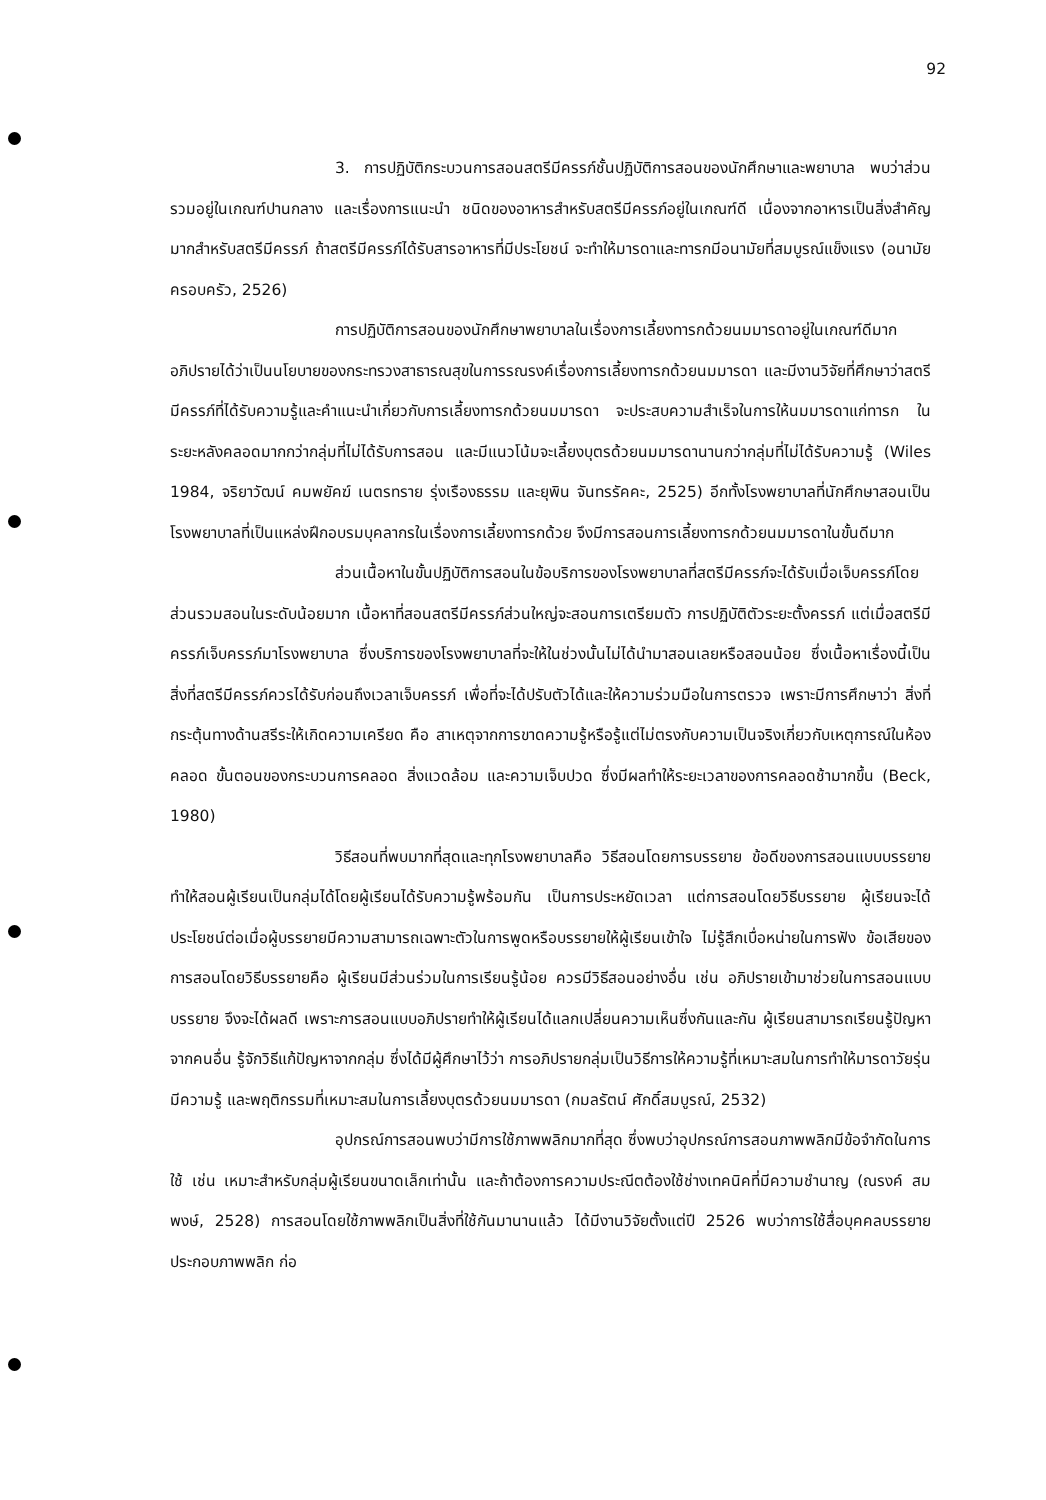92
3. การปฏิบัติกระบวนการสอนสตรีมีครรภ์ชั้นปฏิบัติการสอนของนักศึกษาและพยาบาล พบว่าส่วนรวมอยู่ในเกณฑ์ปานกลาง และเรื่องการแนะนำ ชนิดของอาหารสำหรับสตรีมีครรภ์อยู่ในเกณฑ์ดี เนื่องจากอาหารเป็นสิ่งสำคัญมากสำหรับสตรีมีครรภ์ ถ้าสตรีมีครรภ์ได้รับสารอาหารที่มีประโยชน์ จะทำให้มารดาและทารกมีอนามัยที่สมบูรณ์แข็งแรง (อนามัยครอบครัว, 2526)
การปฏิบัติการสอนของนักศึกษาพยาบาลในเรื่องการเลี้ยงทารกด้วยนมมารดาอยู่ในเกณฑ์ดีมาก อภิปรายได้ว่าเป็นนโยบายของกระทรวงสาธารณสุขในการรณรงค์เรื่องการเลี้ยงทารกด้วยนมมารดา และมีงานวิจัยที่ศึกษาว่าสตรีมีครรภ์ที่ได้รับความรู้และคำแนะนำเกี่ยวกับการเลี้ยงทารกด้วยนมมารดา จะประสบความสำเร็จในการให้นมมารดาแก่ทารก ในระยะหลังคลอดมากกว่ากลุ่มที่ไม่ได้รับการสอน และมีแนวโน้มจะเลี้ยงบุตรด้วยนมมารดานานกว่ากลุ่มที่ไม่ได้รับความรู้ (Wiles 1984, จริยาวัฒน์ คมพยัคฆ์ เนตรทราย รุ่งเรืองธรรม และยุพิน จันทรรัคคะ, 2525) อีกทั้งโรงพยาบาลที่นักศึกษาสอนเป็นโรงพยาบาลที่เป็นแหล่งฝึกอบรมบุคลากรในเรื่องการเลี้ยงทารกด้วย จึงมีการสอนการเลี้ยงทารกด้วยนมมารดาในขั้นดีมาก
ส่วนเนื้อหาในขั้นปฏิบัติการสอนในข้อบริการของโรงพยาบาลที่สตรีมีครรภ์จะได้รับเมื่อเจ็บครรภ์โดยส่วนรวมสอนในระดับน้อยมาก เนื้อหาที่สอนสตรีมีครรภ์ส่วนใหญ่จะสอนการเตรียมตัว การปฏิบัติตัวระยะตั้งครรภ์ แต่เมื่อสตรีมีครรภ์เจ็บครรภ์มาโรงพยาบาล ซึ่งบริการของโรงพยาบาลที่จะให้ในช่วงนั้นไม่ได้นำมาสอนเลยหรือสอนน้อย ซึ่งเนื้อหาเรื่องนี้เป็นสิ่งที่สตรีมีครรภ์ควรได้รับก่อนถึงเวลาเจ็บครรภ์ เพื่อที่จะได้ปรับตัวได้และให้ความร่วมมือในการตรวจ เพราะมีการศึกษาว่า สิ่งที่กระตุ้นทางด้านสรีระให้เกิดความเครียด คือ สาเหตุจากการขาดความรู้หรือรู้แต่ไม่ตรงกับความเป็นจริงเกี่ยวกับเหตุการณ์ในห้องคลอด ขั้นตอนของกระบวนการคลอด สิ่งแวดล้อม และความเจ็บปวด ซึ่งมีผลทำให้ระยะเวลาของการคลอดช้ามากขึ้น (Beck, 1980)
วิธีสอนที่พบมากที่สุดและทุกโรงพยาบาลคือ วิธีสอนโดยการบรรยาย ข้อดีของการสอนแบบบรรยาย ทำให้สอนผู้เรียนเป็นกลุ่มได้โดยผู้เรียนได้รับความรู้พร้อมกัน เป็นการประหยัดเวลา แต่การสอนโดยวิธีบรรยาย ผู้เรียนจะได้ประโยชน์ต่อเมื่อผู้บรรยายมีความสามารถเฉพาะตัวในการพูดหรือบรรยายให้ผู้เรียนเข้าใจ ไม่รู้สึกเบื่อหน่ายในการฟัง ข้อเสียของการสอนโดยวิธีบรรยายคือ ผู้เรียนมีส่วนร่วมในการเรียนรู้น้อย ควรมีวิธีสอนอย่างอื่น เช่น อภิปรายเข้ามาช่วยในการสอนแบบบรรยาย จึงจะได้ผลดี เพราะการสอนแบบอภิปรายทำให้ผู้เรียนได้แลกเปลี่ยนความเห็นซึ่งกันและกัน ผู้เรียนสามารถเรียนรู้ปัญหาจากคนอื่น รู้จักวิธีแก้ปัญหาจากกลุ่ม ซึ่งได้มีผู้ศึกษาไว้ว่า การอภิปรายกลุ่มเป็นวิธีการให้ความรู้ที่เหมาะสมในการทำให้มารดาวัยรุ่นมีความรู้ และพฤติกรรมที่เหมาะสมในการเลี้ยงบุตรด้วยนมมารดา (กมลรัตน์ ศักดิ์สมบูรณ์, 2532)
อุปกรณ์การสอนพบว่ามีการใช้ภาพพลิกมากที่สุด ซึ่งพบว่าอุปกรณ์การสอนภาพพลิกมีข้อจำกัดในการใช้ เช่น เหมาะสำหรับกลุ่มผู้เรียนขนาดเล็กเท่านั้น และถ้าต้องการความประณีตต้องใช้ช่างเทคนิคที่มีความชำนาญ (ณรงค์ สมพงษ์, 2528) การสอนโดยใช้ภาพพลิกเป็นสิ่งที่ใช้กันมานานแล้ว ได้มีงานวิจัยตั้งแต่ปี 2526 พบว่าการใช้สื่อบุคคลบรรยายประกอบภาพพลิก ก่อ